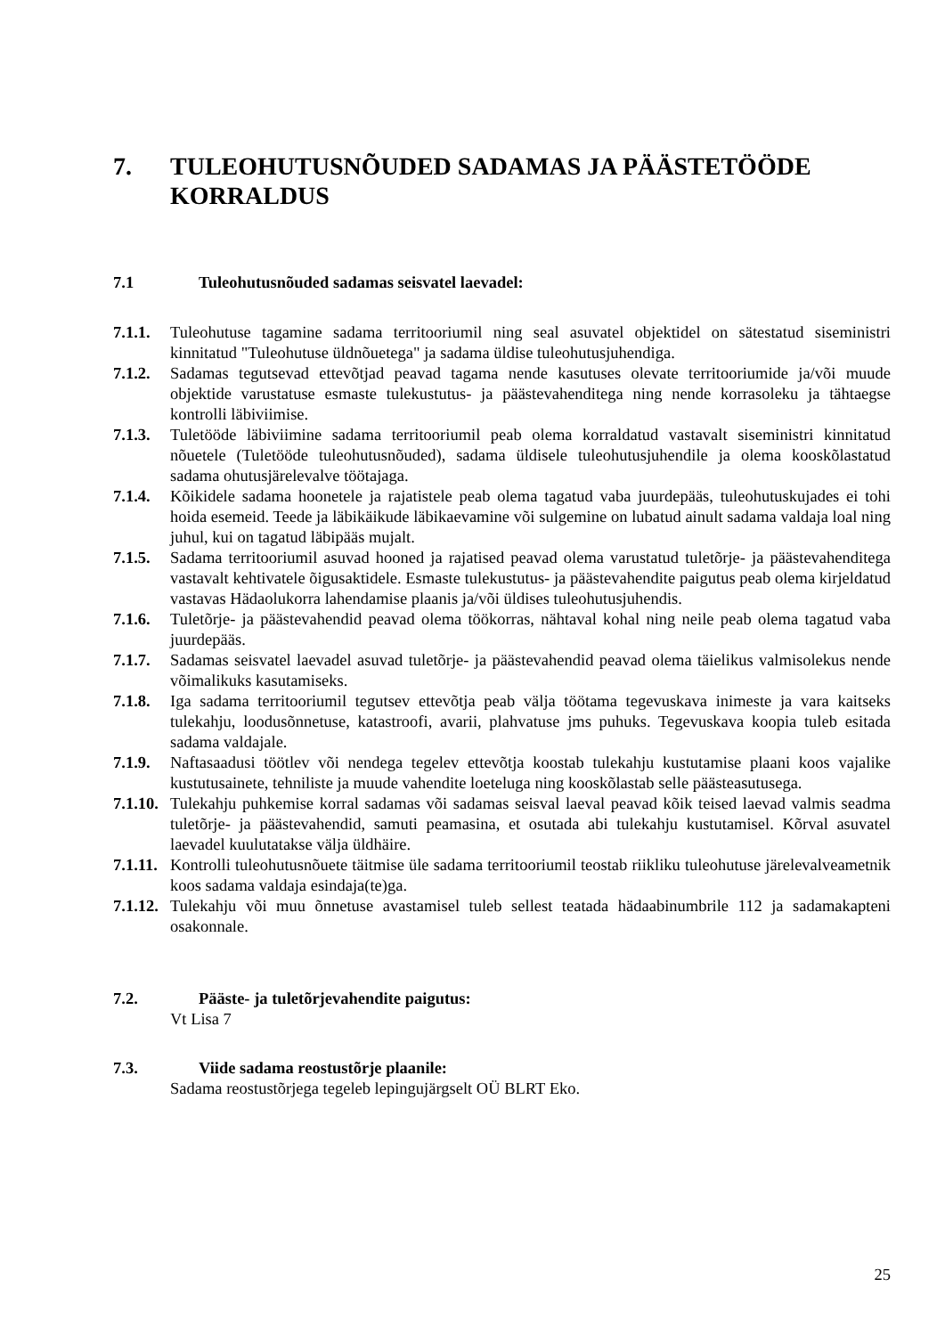7. TULEOHUTUSNÕUDED SADAMAS JA PÄÄSTETÖÖDE KORRALDUS
7.1 Tuleohutusnõuded sadamas seisvatel laevadel:
7.1.1. Tuleohutuse tagamine sadama territooriumil ning seal asuvatel objektidel on sätestatud siseministri kinnitatud "Tuleohutuse üldnõuetega" ja sadama üldise tuleohutusjuhendiga.
7.1.2. Sadamas tegutsevad ettevõtjad peavad tagama nende kasutuses olevate territooriumide ja/või muude objektide varustatuse esmaste tulekustutus- ja päästevahenditega ning nende korrasoleku ja tähtaegse kontrolli läbiviimise.
7.1.3. Tuletööde läbiviimine sadama territooriumil peab olema korraldatud vastavalt siseministri kinnitatud nõuetele (Tuletööde tuleohutusnõuded), sadama üldisele tuleohutusjuhendile ja olema kooskõlastatud sadama ohutusjärelevalve töötajaga.
7.1.4. Kõikidele sadama hoonetele ja rajatistele peab olema tagatud vaba juurdepääs, tuleohutuskujades ei tohi hoida esemeid. Teede ja läbikäikude läbikaevamine või sulgemine on lubatud ainult sadama valdaja loal ning juhul, kui on tagatud läbipääs mujalt.
7.1.5. Sadama territooriumil asuvad hooned ja rajatised peavad olema varustatud tuletõrje- ja päästevahenditega vastavalt kehtivatele õigusaktidele. Esmaste tulekustutus- ja päästevahendite paigutus peab olema kirjeldatud vastavas Hädaolukorra lahendamise plaanis ja/või üldises tuleohutusjuhendis.
7.1.6. Tuletõrje- ja päästevahendid peavad olema töökorras, nähtaval kohal ning neile peab olema tagatud vaba juurdepääs.
7.1.7. Sadamas seisvatel laevadel asuvad tuletõrje- ja päästevahendid peavad olema täielikus valmisolekus nende võimalikuks kasutamiseks.
7.1.8. Iga sadama territooriumil tegutsev ettevõtja peab välja töötama tegevuskava inimeste ja vara kaitseks tulekahju, loodusõnnetuse, katastroofi, avarii, plahvatuse jms puhuks. Tegevuskava koopia tuleb esitada sadama valdajale.
7.1.9. Naftasaadusi töötlev või nendega tegelev ettevõtja koostab tulekahju kustutamise plaani koos vajalike kustutusainete, tehniliste ja muude vahendite loeteluga ning kooskõlastab selle päästeasutusega.
7.1.10. Tulekahju puhkemise korral sadamas või sadamas seisval laeval peavad kõik teised laevad valmis seadma tuletõrje- ja päästevahendid, samuti peamasina, et osutada abi tulekahju kustutamisel. Kõrval asuvatel laevadel kuulutatakse välja üldhäire.
7.1.11. Kontrolli tuleohutusnõuete täitmise üle sadama territooriumil teostab riikliku tuleohutuse järelevalveametnik koos sadama valdaja esindaja(te)ga.
7.1.12. Tulekahju või muu õnnetuse avastamisel tuleb sellest teatada hädaabinumbrile 112 ja sadamakapteni osakonnale.
7.2. Pääste- ja tuletõrjevahendite paigutus:
Vt Lisa 7
7.3. Viide sadama reostustõrje plaanile:
Sadama reostustõrjega tegeleb lepingujärgselt OÜ BLRT Eko.
25